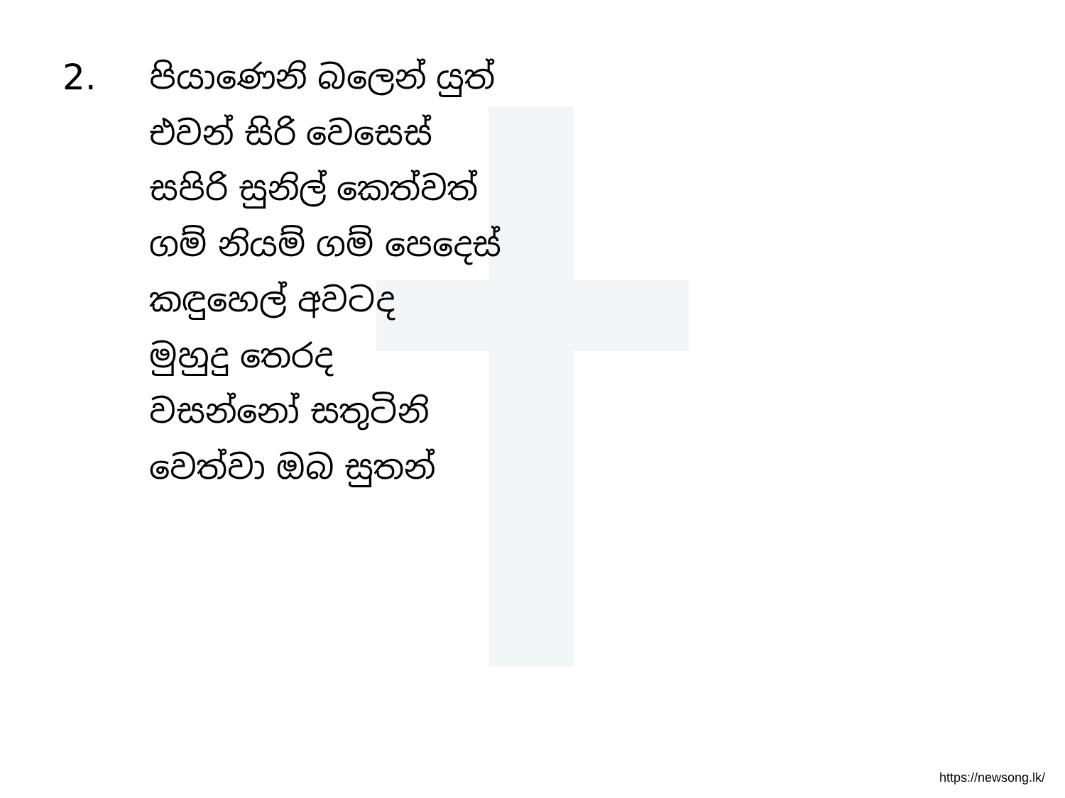2.
පියාණෙනි බලෙන් යුත්
එවන් සිරි වෙසෙස්
සපිරි සුනිල් කෙත්වත්
ගම් නියම් ගම් පෙදෙස්
කඳුහෙල් අවටද
මුහුදු තෙරද
වසන්නෝ සතුටිනි
වෙත්වා ඔබ සුතන්
https://newsong.lk/